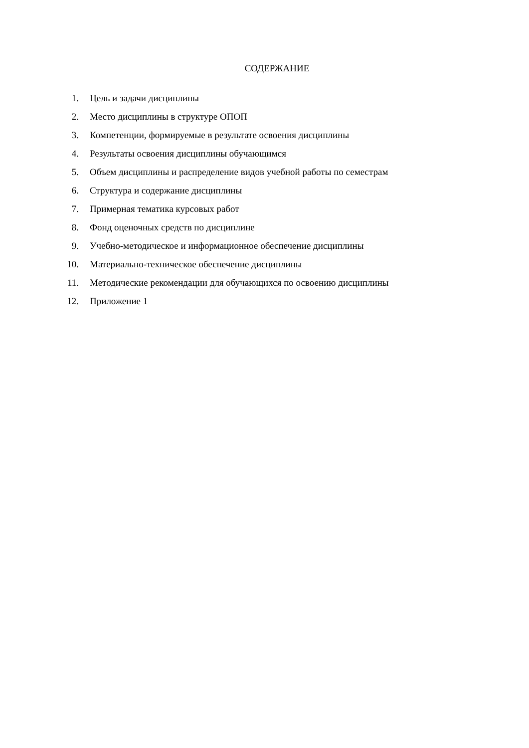СОДЕРЖАНИЕ
1. Цель и задачи дисциплины
2. Место дисциплины в структуре ОПОП
3. Компетенции, формируемые в результате освоения дисциплины
4. Результаты освоения дисциплины обучающимся
5. Объем дисциплины и распределение видов учебной работы по семестрам
6. Структура и содержание дисциплины
7. Примерная тематика курсовых работ
8. Фонд оценочных средств по дисциплине
9. Учебно-методическое и информационное обеспечение дисциплины
10. Материально-техническое обеспечение дисциплины
11. Методические рекомендации для обучающихся по освоению дисциплины
12. Приложение 1